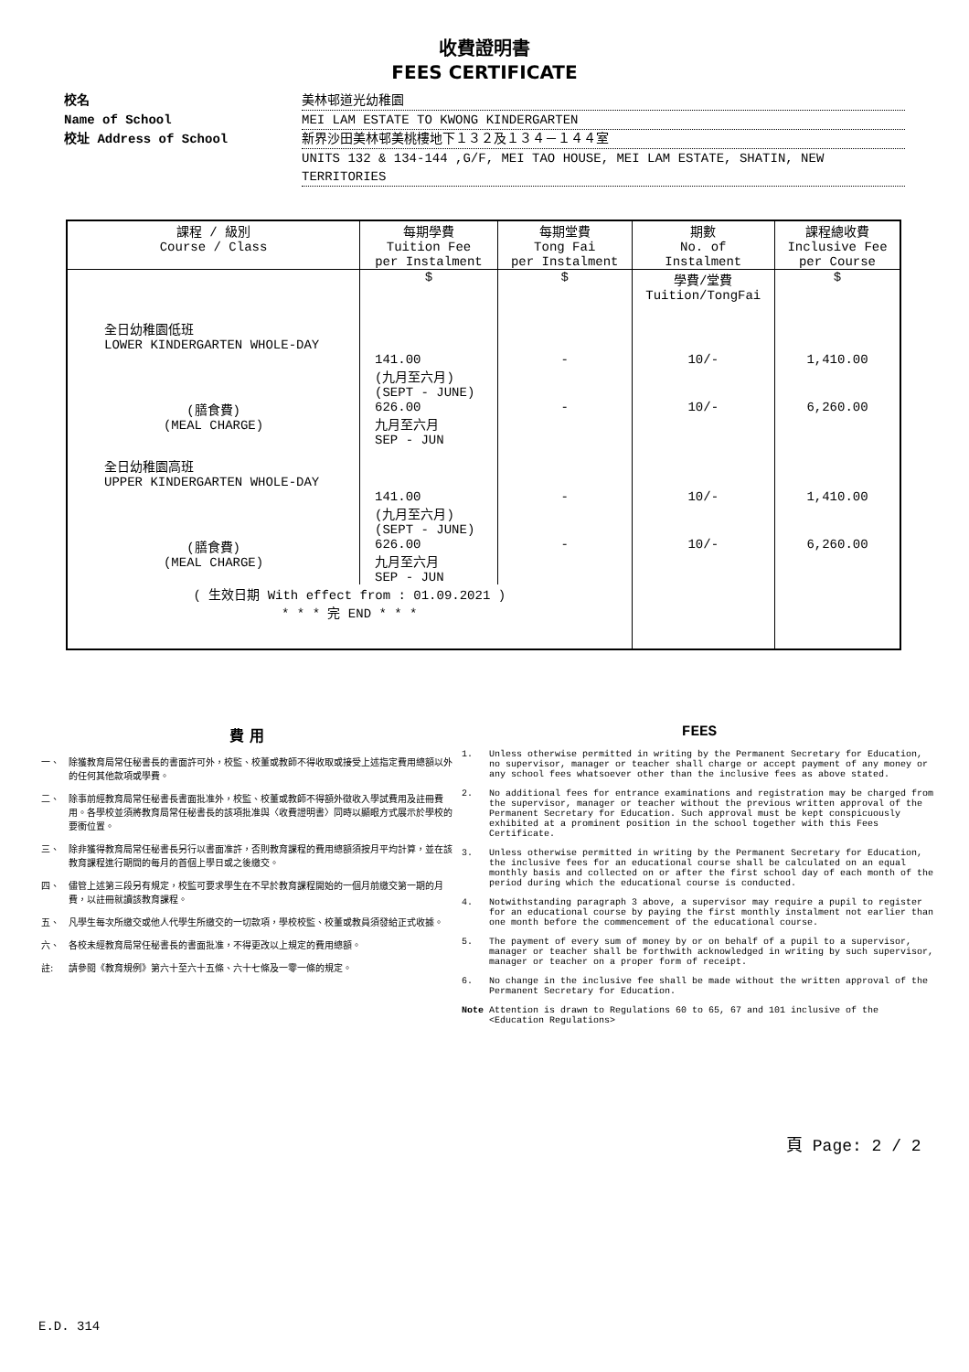收費證明書
FEES CERTIFICATE
校名 美林邨道光幼稚園
Name of School MEI LAM ESTATE TO KWONG KINDERGARTEN
校址 Address of School 新界沙田美林邨美桃樓地下１３２及１３４－１４４室
UNITS 132 & 134-144 ,G/F, MEI TAO HOUSE, MEI LAM ESTATE, SHATIN, NEW TERRITORIES
| 課程 / 級別 Course / Class | 每期學費 Tuition Fee per Instalment | 每期堂費 Tong Fai per Instalment | 期數 No. of Instalment | 課程總收費 Inclusive Fee per Course |
| --- | --- | --- | --- | --- |
| | $ | $ | 學費/堂費 Tuition/TongFai | $ |
| 全日幼稚園低班 LOWER KINDERGARTEN WHOLE-DAY | | | | |
| | 141.00 (九月至六月) (SEPT - JUNE) | - | 10/- | 1,410.00 |
| (膳食費) (MEAL CHARGE) | 626.00 九月至六月 SEP - JUN | - | 10/- | 6,260.00 |
| 全日幼稚園高班 UPPER KINDERGARTEN WHOLE-DAY | | | | |
| | 141.00 (九月至六月) (SEPT - JUNE) | - | 10/- | 1,410.00 |
| (膳食費) (MEAL CHARGE) | 626.00 九月至六月 SEP - JUN | - | 10/- | 6,260.00 |
| ( 生效日期 With effect from : 01.09.2021 ) * * * 完 END * * * | | | | |
費 用
一、 除獲教育局常任秘書長的書面許可外，校監、校董或教師不得收取或接受上述指定費用總額以外的任何其他款項或學費。
二、 除事前經教育局常任秘書長書面批准外，校監、校董或教師不得額外徵收入學試費用及註冊費用。各學校並須將教育局常任秘書長的該項批准與〈收費證明書〉同時以顯眼方式展示於學校的要衝位置。
三、 除非獲得教育局常任秘書長另行以書面准許，否則教育課程的費用總額須按月平均計算，並在該教育課程進行期間的每月的首個上學日或之後繳交。
四、 儘管上述第三段另有規定，校監可要求學生在不早於教育課程開始的一個月前繳交第一期的月費，以註冊就讀該教育課程。
五、 凡學生每次所繳交或他人代學生所繳交的一切款項，學校校監、校董或教員須發給正式收據。
六、 各校未經教育局常任秘書長的書面批准，不得更改以上規定的費用總額。
註: 請參閱《教育規例》第六十至六十五條、六十七條及一零一條的規定。
FEES
1. Unless otherwise permitted in writing by the Permanent Secretary for Education, no supervisor, manager or teacher shall charge or accept payment of any money or any school fees whatsoever other than the inclusive fees as above stated.
2. No additional fees for entrance examinations and registration may be charged from the supervisor, manager or teacher without the previous written approval of the Permanent Secretary for Education. Such approval must be kept conspicuously exhibited at a prominent position in the school together with this Fees Certificate.
3. Unless otherwise permitted in writing by the Permanent Secretary for Education, the inclusive fees for an educational course shall be calculated on an equal monthly basis and collected on or after the first school day of each month of the period during which the educational course is conducted.
4. Notwithstanding paragraph 3 above, a supervisor may require a pupil to register for an educational course by paying the first monthly instalment not earlier than one month before the commencement of the educational course.
5. The payment of every sum of money by or on behalf of a pupil to a supervisor, manager or teacher shall be forthwith acknowledged in writing by such supervisor, manager or teacher on a proper form of receipt.
6. No change in the inclusive fee shall be made without the written approval of the Permanent Secretary for Education.
Note Attention is drawn to Regulations 60 to 65, 67 and 101 inclusive of the <Education Regulations>
頁 Page: 2 / 2
E.D. 314